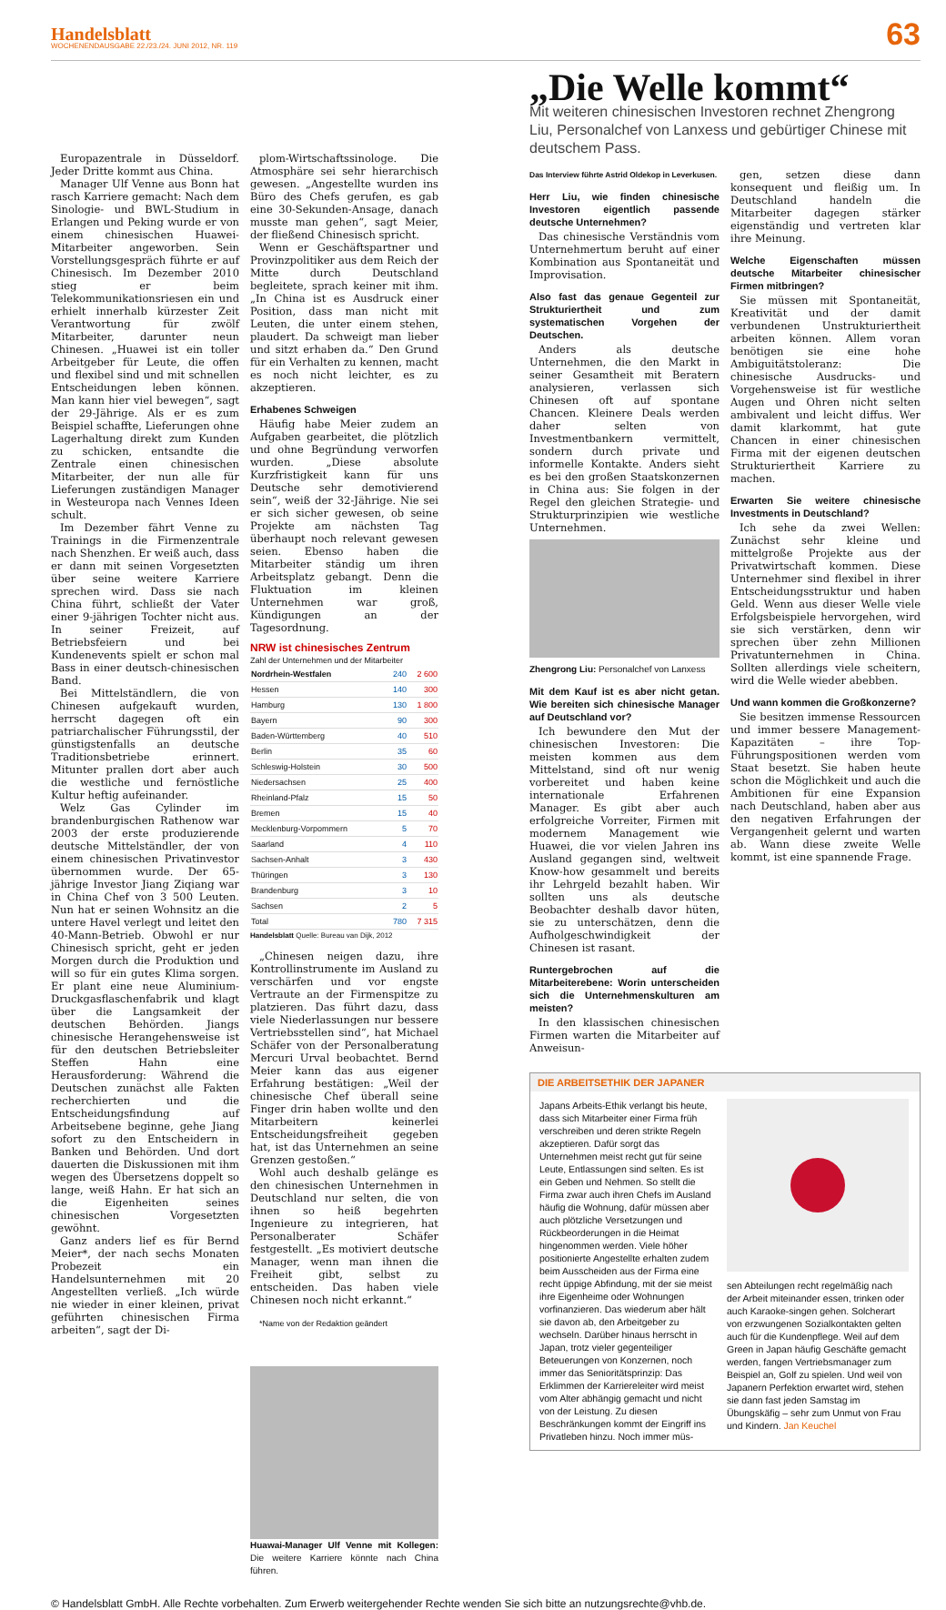Handelsblatt
WOCHENENDAUSGABE 22./23./24. JUNI 2012, NR. 119
63
Europazentrale in Düsseldorf. Jeder Dritte kommt aus China.
Manager Ulf Venne aus Bonn hat rasch Karriere gemacht: Nach dem Sinologie- und BWL-Studium in Erlangen und Peking wurde er von einem chinesischen Huawei-Mitarbeiter angeworben. Sein Vorstellungsgespräch führte er auf Chinesisch. Im Dezember 2010 stieg er beim Telekommunikationsriesen ein und erhielt innerhalb kürzester Zeit Verantwortung für zwölf Mitarbeiter, darunter neun Chinesen. „Huawei ist ein toller Arbeitgeber für Leute, die offen und flexibel sind und mit schnellen Entscheidungen leben können. Man kann hier viel bewegen“, sagt der 29-Jährige. Als er es zum Beispiel schaffte, Lieferungen ohne Lagerhaltung direkt zum Kunden zu schicken, entsandte die Zentrale einen chinesischen Mitarbeiter, der nun alle für Lieferungen zuständigen Manager in Westeuropa nach Vennes Ideen schult.
Im Dezember fährt Venne zu Trainings in die Firmenzentrale nach Shenzhen. Er weiß auch, dass er dann mit seinen Vorgesetzten über seine weitere Karriere sprechen wird. Dass sie nach China führt, schließt der Vater einer 9-jährigen Tochter nicht aus. In seiner Freizeit, auf Betriebsfeiern und bei Kundenevents spielt er schon mal Bass in einer deutsch-chinesischen Band.
Bei Mittelständlern, die von Chinesen aufgekauft wurden, herrscht dagegen oft ein patriarchalischer Führungsstil, der günstigstenfalls an deutsche Traditionsbetriebe erinnert. Mitunter prallen dort aber auch die westliche und fernöstliche Kultur heftig aufeinander.
Welz Gas Cylinder im brandenburgischen Rathenow war 2003 der erste produzierende deutsche Mittelständler, der von einem chinesischen Privatinvestor übernommen wurde. Der 65-jährige Investor Jiang Ziqiang war in China Chef von 3 500 Leuten. Nun hat er seinen Wohnsitz an die untere Havel verlegt und leitet den 40-Mann-Betrieb. Obwohl er nur Chinesisch spricht, geht er jeden Morgen durch die Produktion und will so für ein gutes Klima sorgen. Er plant eine neue Aluminium-Druckgasflaschenfabrik und klagt über die Langsamkeit der deutschen Behörden. Jiangs chinesische Herangehensweise ist für den deutschen Betriebsleiter Steffen Hahn eine Herausforderung: Während die Deutschen zunächst alle Fakten recherchierten und die Entscheidungsfindung auf Arbeitsebene beginne, gehe Jiang sofort zu den Entscheidern in Banken und Behörden. Und dort dauerten die Diskussionen mit ihm wegen des Übersetzens doppelt so lange, weiß Hahn. Er hat sich an die Eigenheiten seines chinesischen Vorgesetzten gewöhnt.
Ganz anders lief es für Bernd Meier*, der nach sechs Monaten Probezeit ein Handelsunternehmen mit 20 Angestellten verließ. „Ich würde nie wieder in einer kleinen, privat geführten chinesischen Firma arbeiten“, sagt der Di-
plom-Wirtschaftssinologe. Die Atmosphäre sei sehr hierarchisch gewesen. „Angestellte wurden ins Büro des Chefs gerufen, es gab eine 30-Sekunden-Ansage, danach musste man gehen“, sagt Meier, der fließend Chinesisch spricht.
Wenn er Geschäftspartner und Provinzpolitiker aus dem Reich der Mitte durch Deutschland begleitete, sprach keiner mit ihm. „In China ist es Ausdruck einer Position, dass man nicht mit Leuten, die unter einem stehen, plaudert. Da schweigt man lieber und sitzt erhaben da.“ Den Grund für ein Verhalten zu kennen, macht es noch nicht leichter, es zu akzeptieren.
Erhabenes Schweigen
Häufig habe Meier zudem an Aufgaben gearbeitet, die plötzlich und ohne Begründung verworfen wurden. „Diese absolute Kurzfristigkeit kann für uns Deutsche sehr demotivierend sein“, weiß der 32-Jährige. Nie sei er sich sicher gewesen, ob seine Projekte am nächsten Tag überhaupt noch relevant gewesen seien. Ebenso haben die Mitarbeiter ständig um ihren Arbeitsplatz gebangt. Denn die Fluktuation im kleinen Unternehmen war groß, Kündigungen an der Tagesordnung.
NRW ist chinesisches Zentrum
Zahl der Unternehmen und der Mitarbeiter
| Nordrhein-Westfalen | 240 | 2 600 |
| Hessen | 140 | 300 |
| Hamburg | 130 | 1 800 |
| Bayern | 90 | 300 |
| Baden-Württemberg | 40 | 510 |
| Berlin | 35 | 60 |
| Schleswig-Holstein | 30 | 500 |
| Niedersachsen | 25 | 400 |
| Rheinland-Pfalz | 15 | 50 |
| Bremen | 15 | 40 |
| Mecklenburg-Vorpommern | 5 | 70 |
| Saarland | 4 | 110 |
| Sachsen-Anhalt | 3 | 430 |
| Thüringen | 3 | 130 |
| Brandenburg | 3 | 10 |
| Sachsen | 2 | 5 |
| Total | 780 | 7 315 |
Handelsblatt Quelle: Bureau van Dijk, 2012
„Chinesen neigen dazu, ihre Kontrollinstrumente im Ausland zu verschärfen und vor engste Vertraute an der Firmenspitze zu platzieren. Das führt dazu, dass viele Niederlassungen nur bessere Vertriebsstellen sind“, hat Michael Schäfer von der Personalberatung Mercuri Urval beobachtet. Bernd Meier kann das aus eigener Erfahrung bestätigen: „Weil der chinesische Chef überall seine Finger drin haben wollte und den Mitarbeitern keinerlei Entscheidungsfreiheit gegeben hat, ist das Unternehmen an seine Grenzen gestoßen.“
Wohl auch deshalb gelänge es den chinesischen Unternehmen in Deutschland nur selten, die von ihnen so heiß begehrten Ingenieure zu integrieren, hat Personalberater Schäfer festgestellt. „Es motiviert deutsche Manager, wenn man ihnen die Freiheit gibt, selbst zu entscheiden. Das haben viele Chinesen noch nicht erkannt.“
*Name von der Redaktion geändert
Huawai-Manager Ulf Venne mit Kollegen: Die weitere Karriere könnte nach China führen.
„Die Welle kommt“
Mit weiteren chinesischen Investoren rechnet Zhengrong Liu, Personalchef von Lanxess und gebürtiger Chinese mit deutschem Pass.
Das Interview führte Astrid Oldekop in Leverkusen.
Herr Liu, wie finden chinesische Investoren eigentlich passende deutsche Unternehmen?
Das chinesische Verständnis vom Unternehmertum beruht auf einer Kombination aus Spontaneität und Improvisation.
Also fast das genaue Gegenteil zur Strukturiertheit und zum systematischen Vorgehen der Deutschen.
Anders als deutsche Unternehmen, die den Markt in seiner Gesamtheit mit Beratern analysieren, verlassen sich Chinesen oft auf spontane Chancen. Kleinere Deals werden daher selten von Investmentbankern vermittelt, sondern durch private und informelle Kontakte. Anders sieht es bei den großen Staatskonzernen in China aus: Sie folgen in der Regel den gleichen Strategie- und Strukturprinzipien wie westliche Unternehmen.
Zhengrong Liu: Personalchef von Lanxess
Mit dem Kauf ist es aber nicht getan. Wie bereiten sich chinesische Manager auf Deutschland vor?
Ich bewundere den Mut der chinesischen Investoren: Die meisten kommen aus dem Mittelstand, sind oft nur wenig vorbereitet und haben keine internationale Erfahrenen Manager. Es gibt aber auch erfolgreiche Vorreiter, Firmen mit modernem Management wie Huawei, die vor vielen Jahren ins Ausland gegangen sind, weltweit Know-how gesammelt und bereits ihr Lehrgeld bezahlt haben. Wir sollten uns als deutsche Beobachter deshalb davor hüten, sie zu unterschätzen, denn die Aufholgeschwindigkeit der Chinesen ist rasant.
Runtergebrochen auf die Mitarbeiterebene: Worin unterscheiden sich die Unternehmenskulturen am meisten?
In den klassischen chinesischen Firmen warten die Mitarbeiter auf Anweisun-
gen, setzen diese dann konsequent und fleißig um. In Deutschland handeln die Mitarbeiter dagegen stärker eigenständig und vertreten klar ihre Meinung.
Welche Eigenschaften müssen deutsche Mitarbeiter chinesischer Firmen mitbringen?
Sie müssen mit Spontaneität, Kreativität und der damit verbundenen Unstrukturiertheit arbeiten können. Allem voran benötigen sie eine hohe Ambiguitätstoleranz: Die chinesische Ausdrucks- und Vorgehensweise ist für westliche Augen und Ohren nicht selten ambivalent und leicht diffus. Wer damit klarkommt, hat gute Chancen in einer chinesischen Firma mit der eigenen deutschen Strukturiertheit Karriere zu machen.
Erwarten Sie weitere chinesische Investments in Deutschland?
Ich sehe da zwei Wellen: Zunächst sehr kleine und mittelgroße Projekte aus der Privatwirtschaft kommen. Diese Unternehmer sind flexibel in ihrer Entscheidungsstruktur und haben Geld. Wenn aus dieser Welle viele Erfolgsbeispiele hervorgehen, wird sie sich verstärken, denn wir sprechen über zehn Millionen Privatunternehmen in China. Sollten allerdings viele scheitern, wird die Welle wieder abebben.
Und wann kommen die Großkonzerne?
Sie besitzen immense Ressourcen und immer bessere Management-Kapazitäten – ihre Top-Führungspositionen werden vom Staat besetzt. Sie haben heute schon die Möglichkeit und auch die Ambitionen für eine Expansion nach Deutschland, haben aber aus den negativen Erfahrungen der Vergangenheit gelernt und warten ab. Wann diese zweite Welle kommt, ist eine spannende Frage.
DIE ARBEITSETHIK DER JAPANER
Japans Arbeits-Ethik verlangt bis heute, dass sich Mitarbeiter einer Firma früh verschreiben und deren strikte Regeln akzeptieren. Dafür sorgt das Unternehmen meist recht gut für seine Leute, Entlassungen sind selten. Es ist ein Geben und Nehmen. So stellt die Firma zwar auch ihren Chefs im Ausland häufig die Wohnung, dafür müssen aber auch plötzliche Versetzungen und Rückbeorderungen in die Heimat hingenommen werden. Viele höher positionierte Angestellte erhalten zudem beim Ausscheiden aus der Firma eine recht üppige Abfindung, mit der sie meist ihre Eigenheime oder Wohnungen vorfinanzieren. Das wiederum aber hält sie davon ab, den Arbeitgeber zu wechseln. Darüber hinaus herrscht in Japan, trotz vieler gegenteiliger Beteuerungen von Konzernen, noch immer das Senioritätsprinzip: Das Erklimmen der Karriereleiter wird meist vom Alter abhängig gemacht und nicht von der Leistung. Zu diesen Beschränkungen kommt der Eingriff ins Privatleben hinzu. Noch immer müs-
sen Abteilungen recht regelmäßig nach der Arbeit miteinander essen, trinken oder auch Karaoke-singen gehen. Solcherart von erzwungenen Sozialkontakten gelten auch für die Kundenpflege. Weil auf dem Green in Japan häufig Geschäfte gemacht werden, fangen Vertriebsmanager zum Beispiel an, Golf zu spielen. Und weil von Japanern Perfektion erwartet wird, stehen sie dann fast jeden Samstag im Übungskäfig – sehr zum Unmut von Frau und Kindern. Jan Keuchel
© Handelsblatt GmbH. Alle Rechte vorbehalten. Zum Erwerb weitergehender Rechte wenden Sie sich bitte an nutzungsrechte@vhb.de.